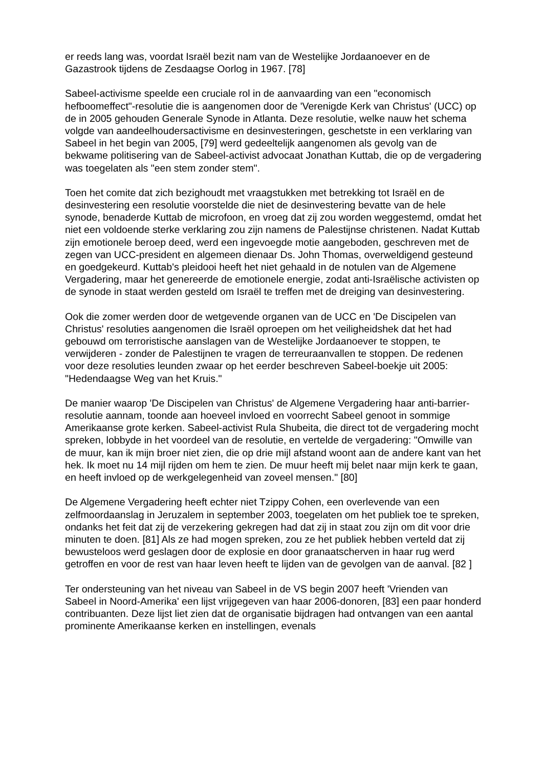er reeds lang was, voordat Israël bezit nam van de Westelijke Jordaanoever en de Gazastrook tijdens de Zesdaagse Oorlog in 1967. [78]
Sabeel-activisme speelde een cruciale rol in de aanvaarding van een "economisch hefboomeffect"-resolutie die is aangenomen door de 'Verenigde Kerk van Christus' (UCC) op de in 2005 gehouden Generale Synode in Atlanta. Deze resolutie, welke nauw het schema volgde van aandeelhoudersactivisme en desinvesteringen, geschetste in een verklaring van Sabeel in het begin van 2005, [79] werd gedeeltelijk aangenomen als gevolg van de bekwame politisering van de Sabeel-activist advocaat Jonathan Kuttab, die op de vergadering was toegelaten als "een stem zonder stem".
Toen het comite dat zich bezighoudt met vraagstukken met betrekking tot Israël en de desinvestering een resolutie voorstelde die niet de desinvestering bevatte van de hele synode, benaderde Kuttab de microfoon, en vroeg dat zij zou worden weggestemd, omdat het niet een voldoende sterke verklaring zou zijn namens de Palestijnse christenen. Nadat Kuttab zijn emotionele beroep deed, werd een ingevoegde motie aangeboden, geschreven met de zegen van UCC-president en algemeen dienaar Ds. John Thomas, overweldigend gesteund en goedgekeurd. Kuttab's pleidooi heeft het niet gehaald in de notulen van de Algemene Vergadering, maar het genereerde de emotionele energie, zodat anti-Israëlische activisten op de synode in staat werden gesteld om Israël te treffen met de dreiging van desinvestering.
Ook die zomer werden door de wetgevende organen van de UCC en 'De Discipelen van Christus' resoluties aangenomen die Israël oproepen om het veiligheidshek dat het had gebouwd om terroristische aanslagen van de Westelijke Jordaanoever te stoppen, te verwijderen - zonder de Palestijnen te vragen de terreuraanvallen te stoppen. De redenen voor deze resoluties leunden zwaar op het eerder beschreven Sabeel-boekje uit 2005: "Hedendaagse Weg van het Kruis."
De manier waarop 'De Discipelen van Christus' de Algemene Vergadering haar anti-barrier-resolutie aannam, toonde aan hoeveel invloed en voorrecht Sabeel genoot in sommige Amerikaanse grote kerken. Sabeel-activist Rula Shubeita, die direct tot de vergadering mocht spreken, lobbyde in het voordeel van de resolutie, en vertelde de vergadering: "Omwille van de muur, kan ik mijn broer niet zien, die op drie mijl afstand woont aan de andere kant van het hek. Ik moet nu 14 mijl rijden om hem te zien. De muur heeft mij belet naar mijn kerk te gaan, en heeft invloed op de werkgelegenheid van zoveel mensen." [80]
De Algemene Vergadering heeft echter niet Tzippy Cohen, een overlevende van een zelfmoordaanslag in Jeruzalem in september 2003, toegelaten om het publiek toe te spreken, ondanks het feit dat zij de verzekering gekregen had dat zij in staat zou zijn om dit voor drie minuten te doen. [81] Als ze had mogen spreken, zou ze het publiek hebben verteld dat zij bewusteloos werd geslagen door de explosie en door granaatscherven in haar rug werd getroffen en voor de rest van haar leven heeft te lijden van de gevolgen van de aanval. [82 ]
Ter ondersteuning van het niveau van Sabeel in de VS begin 2007 heeft 'Vrienden van Sabeel in Noord-Amerika' een lijst vrijgegeven van haar 2006-donoren, [83] een paar honderd contribuanten. Deze lijst liet zien dat de organisatie bijdragen had ontvangen van een aantal prominente Amerikaanse kerken en instellingen, evenals